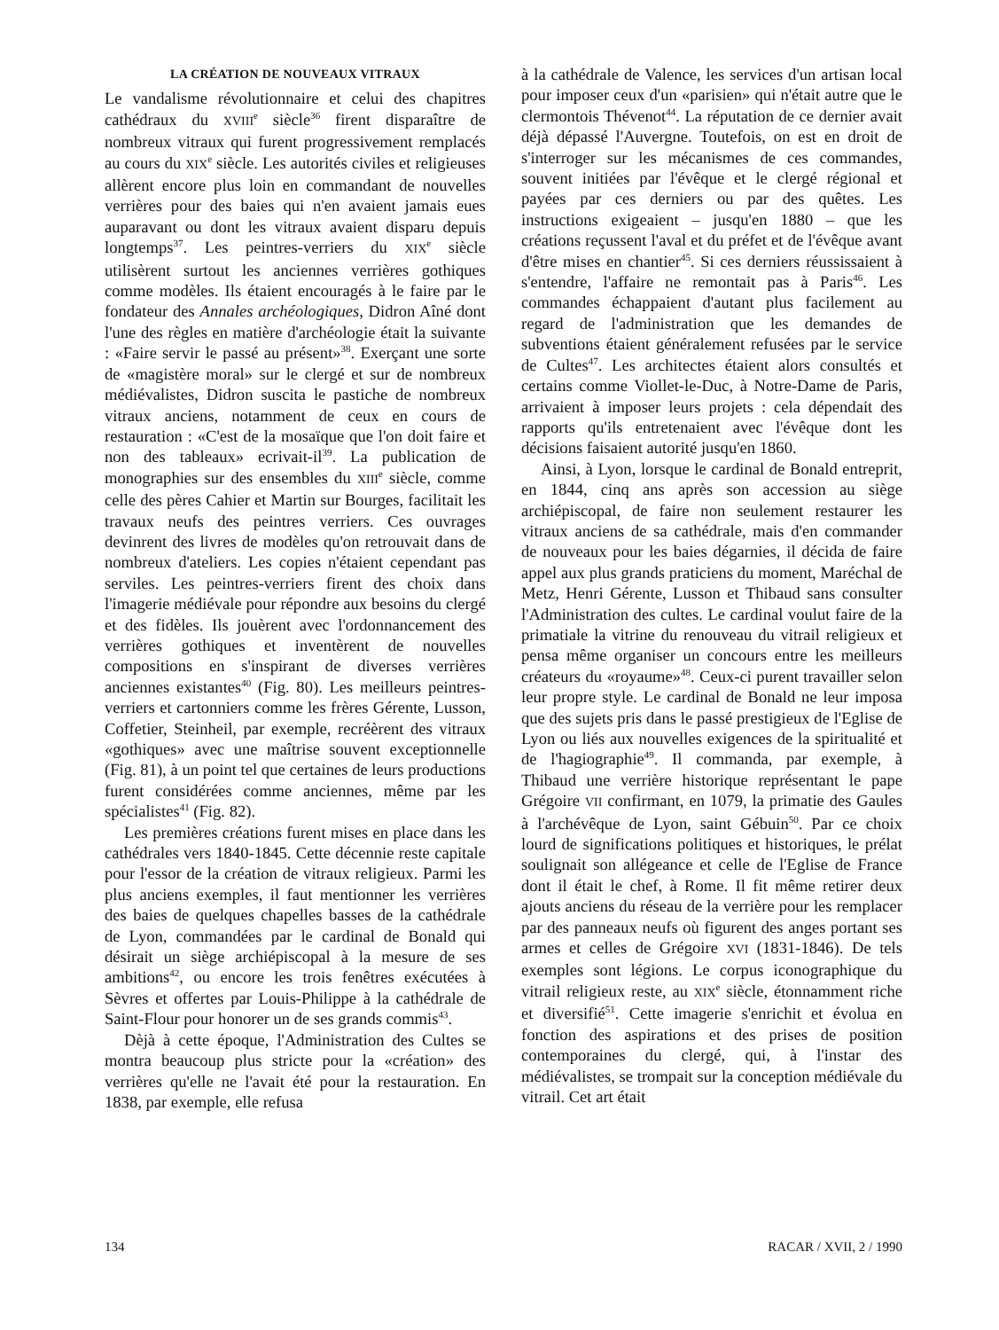LA CRÉATION DE NOUVEAUX VITRAUX
Le vandalisme révolutionnaire et celui des chapitres cathédraux du XVIII<sup>e</sup> siècle<sup>36</sup> firent disparaître de nombreux vitraux qui furent progressivement remplacés au cours du XIX<sup>e</sup> siècle. Les autorités civiles et religieuses allèrent encore plus loin en commandant de nouvelles verrières pour des baies qui n'en avaient jamais eues auparavant ou dont les vitraux avaient disparu depuis longtemps<sup>37</sup>. Les peintres-verriers du XIX<sup>e</sup> siècle utilisèrent surtout les anciennes verrières gothiques comme modèles. Ils étaient encouragés à le faire par le fondateur des Annales archéologiques, Didron Aîné dont l'une des règles en matière d'archéologie était la suivante : «Faire servir le passé au présent»<sup>38</sup>. Exerçant une sorte de «magistère moral» sur le clergé et sur de nombreux médiévalistes, Didron suscita le pastiche de nombreux vitraux anciens, notamment de ceux en cours de restauration : «C'est de la mosaïque que l'on doit faire et non des tableaux» ecrivait-il<sup>39</sup>. La publication de monographies sur des ensembles du XIII<sup>e</sup> siècle, comme celle des pères Cahier et Martin sur Bourges, facilitait les travaux neufs des peintres verriers. Ces ouvrages devinrent des livres de modèles qu'on retrouvait dans de nombreux d'ateliers. Les copies n'étaient cependant pas serviles. Les peintres-verriers firent des choix dans l'imagerie médiévale pour répondre aux besoins du clergé et des fidèles. Ils jouèrent avec l'ordonnancement des verrières gothiques et inventèrent de nouvelles compositions en s'inspirant de diverses verrières anciennes existantes<sup>40</sup> (Fig. 80). Les meilleurs peintres-verriers et cartonniers comme les frères Gérente, Lusson, Coffetier, Steinheil, par exemple, recréèrent des vitraux «gothiques» avec une maîtrise souvent exceptionnelle (Fig. 81), à un point tel que certaines de leurs productions furent considérées comme anciennes, même par les spécialistes<sup>41</sup> (Fig. 82).
Les premières créations furent mises en place dans les cathédrales vers 1840-1845. Cette décennie reste capitale pour l'essor de la création de vitraux religieux. Parmi les plus anciens exemples, il faut mentionner les verrières des baies de quelques chapelles basses de la cathédrale de Lyon, commandées par le cardinal de Bonald qui désirait un siège archiépiscopal à la mesure de ses ambitions<sup>42</sup>, ou encore les trois fenêtres exécutées à Sèvres et offertes par Louis-Philippe à la cathédrale de Saint-Flour pour honorer un de ses grands commis<sup>43</sup>.
Dèjà à cette époque, l'Administration des Cultes se montra beaucoup plus stricte pour la «création» des verrières qu'elle ne l'avait été pour la restauration. En 1838, par exemple, elle refusa
à la cathédrale de Valence, les services d'un artisan local pour imposer ceux d'un «parisien» qui n'était autre que le clermontois Thévenot<sup>44</sup>. La réputation de ce dernier avait déjà dépassé l'Auvergne. Toutefois, on est en droit de s'interroger sur les mécanismes de ces commandes, souvent initiées par l'évêque et le clergé régional et payées par ces derniers ou par des quêtes. Les instructions exigeaient – jusqu'en 1880 – que les créations reçussent l'aval et du préfet et de l'évêque avant d'être mises en chantier<sup>45</sup>. Si ces derniers réussissaient à s'entendre, l'affaire ne remontait pas à Paris<sup>46</sup>. Les commandes échappaient d'autant plus facilement au regard de l'administration que les demandes de subventions étaient généralement refusées par le service de Cultes<sup>47</sup>. Les architectes étaient alors consultés et certains comme Viollet-le-Duc, à Notre-Dame de Paris, arrivaient à imposer leurs projets : cela dépendait des rapports qu'ils entretenaient avec l'évêque dont les décisions faisaient autorité jusqu'en 1860.
Ainsi, à Lyon, lorsque le cardinal de Bonald entreprit, en 1844, cinq ans après son accession au siège archiépiscopal, de faire non seulement restaurer les vitraux anciens de sa cathédrale, mais d'en commander de nouveaux pour les baies dégarnies, il décida de faire appel aux plus grands praticiens du moment, Maréchal de Metz, Henri Gérente, Lusson et Thibaud sans consulter l'Administration des cultes. Le cardinal voulut faire de la primatiale la vitrine du renouveau du vitrail religieux et pensa même organiser un concours entre les meilleurs créateurs du «royaume»<sup>48</sup>. Ceux-ci purent travailler selon leur propre style. Le cardinal de Bonald ne leur imposa que des sujets pris dans le passé prestigieux de l'Eglise de Lyon ou liés aux nouvelles exigences de la spiritualité et de l'hagiographie<sup>49</sup>. Il commanda, par exemple, à Thibaud une verrière historique représentant le pape Grégoire VII confirmant, en 1079, la primatie des Gaules à l'archévêque de Lyon, saint Gébuin<sup>50</sup>. Par ce choix lourd de significations politiques et historiques, le prélat soulignait son allégeance et celle de l'Eglise de France dont il était le chef, à Rome. Il fit même retirer deux ajouts anciens du réseau de la verrière pour les remplacer par des panneaux neufs où figurent des anges portant ses armes et celles de Grégoire XVI (1831-1846). De tels exemples sont légions. Le corpus iconographique du vitrail religieux reste, au XIX<sup>e</sup> siècle, étonnamment riche et diversifié<sup>51</sup>. Cette imagerie s'enrichit et évolua en fonction des aspirations et des prises de position contemporaines du clergé, qui, à l'instar des médiévalistes, se trompait sur la conception médiévale du vitrail. Cet art était
134 RACAR / XVII, 2 / 1990